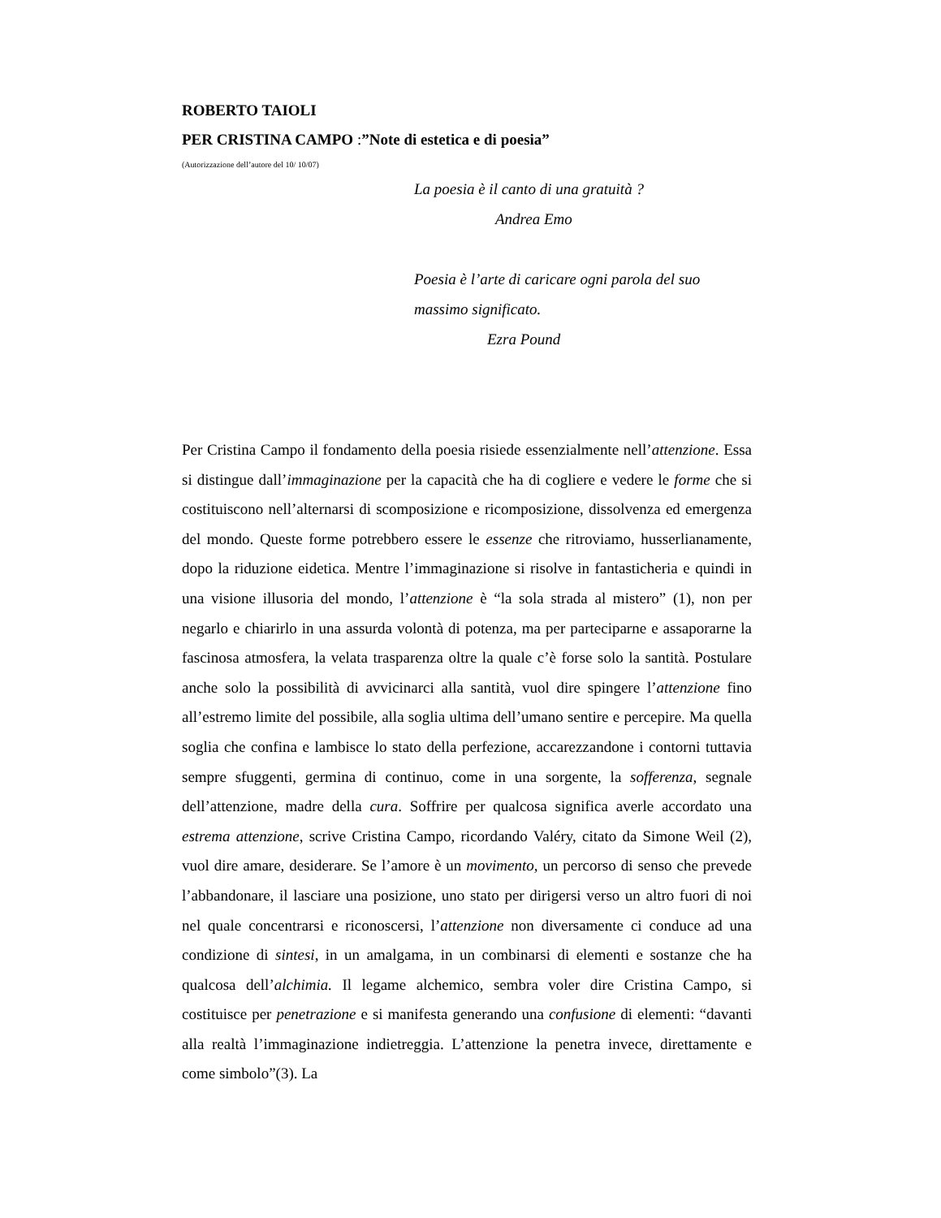ROBERTO TAIOLI
PER CRISTINA CAMPO :”Note di estetica e di poesia”
(Autorizzazione dell’autore del 10/ 10/07)
La poesia è il canto di una gratuità ?
Andrea Emo
Poesia è l’arte di caricare ogni parola del suo
massimo significato.
Ezra Pound
Per Cristina Campo il fondamento della poesia risiede essenzialmente nell’attenzione. Essa si distingue dall’immaginazione per la capacità che ha di cogliere e vedere le forme che si costituiscono nell’alternarsi di scomposizione e ricomposizione, dissolvenza ed emergenza del mondo. Queste forme potrebbero essere le essenze che ritroviamo, husserlianamente, dopo la riduzione eidetica. Mentre l’immaginazione si risolve in fantasticheria e quindi in una visione illusoria del mondo, l’attenzione è “la sola strada al mistero” (1), non per negarlo e chiarirlo in una assurda volontà di potenza, ma per parteciparne e assaporarne la fascinosa atmosfera, la velata trasparenza oltre la quale c’è forse solo la santità. Postulare anche solo la possibilità di avvicinarci alla santità, vuol dire spingere l’attenzione fino all’estremo limite del possibile, alla soglia ultima dell’umano sentire e percepire. Ma quella soglia che confina e lambisce lo stato della perfezione, accarezzandone i contorni tuttavia sempre sfuggenti, germina di continuo, come in una sorgente, la sofferenza, segnale dell’attenzione, madre della cura. Soffrire per qualcosa significa averle accordato una estrema attenzione, scrive Cristina Campo, ricordando Valéry, citato da Simone Weil (2), vuol dire amare, desiderare. Se l’amore è un movimento, un percorso di senso che prevede l’abbandonare, il lasciare una posizione, uno stato per dirigersi verso un altro fuori di noi nel quale concentrarsi e riconoscersi, l’attenzione non diversamente ci conduce ad una condizione di sintesi, in un amalgama, in un combinarsi di elementi e sostanze che ha qualcosa dell’alchimia. Il legame alchemico, sembra voler dire Cristina Campo, si costituisce per penetrazione e si manifesta generando una confusione di elementi: “davanti alla realtà l’immaginazione indietreggia. L’attenzione la penetra invece, direttamente e come simbolo”(3). La